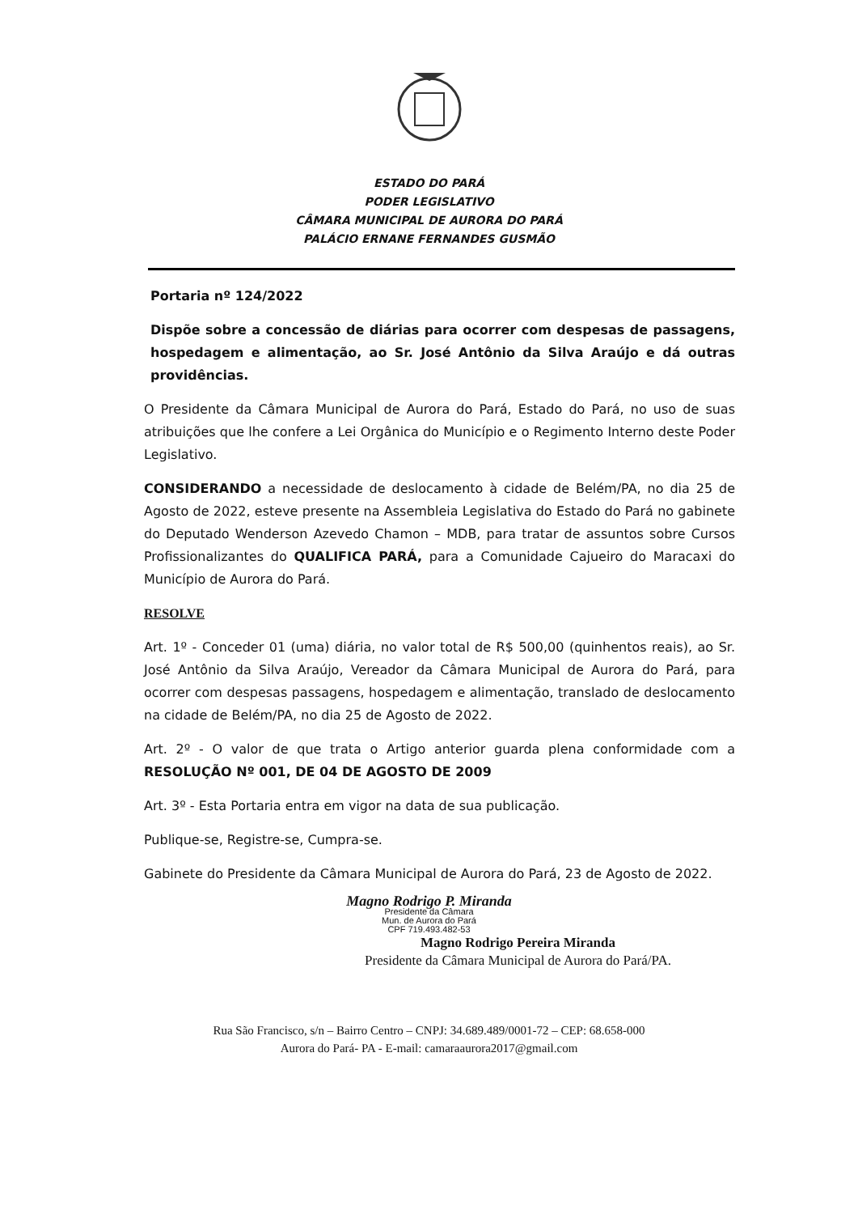ESTADO DO PARÁ
PODER LEGISLATIVO
CÂMARA MUNICIPAL DE AURORA DO PARÁ
PALÁCIO ERNANE FERNANDES GUSMÃO
Portaria nº 124/2022
Dispõe sobre a concessão de diárias para ocorrer com despesas de passagens, hospedagem e alimentação, ao Sr. José Antônio da Silva Araújo e dá outras providências.
O Presidente da Câmara Municipal de Aurora do Pará, Estado do Pará, no uso de suas atribuições que lhe confere a Lei Orgânica do Município e o Regimento Interno deste Poder Legislativo.
CONSIDERANDO a necessidade de deslocamento à cidade de Belém/PA, no dia 25 de Agosto de 2022, esteve presente na Assembleia Legislativa do Estado do Pará no gabinete do Deputado Wenderson Azevedo Chamon – MDB, para tratar de assuntos sobre Cursos Profissionalizantes do QUALIFICA PARÁ, para a Comunidade Cajueiro do Maracaxi do Município de Aurora do Pará.
RESOLVE
Art. 1º - Conceder 01 (uma) diária, no valor total de R$ 500,00 (quinhentos reais), ao Sr. José Antônio da Silva Araújo, Vereador da Câmara Municipal de Aurora do Pará, para ocorrer com despesas passagens, hospedagem e alimentação, translado de deslocamento na cidade de Belém/PA, no dia 25 de Agosto de 2022.
Art. 2º - O valor de que trata o Artigo anterior guarda plena conformidade com a RESOLUÇÃO Nº 001, DE 04 DE AGOSTO DE 2009
Art. 3º - Esta Portaria entra em vigor na data de sua publicação.
Publique-se, Registre-se, Cumpra-se.
Gabinete do Presidente da Câmara Municipal de Aurora do Pará, 23 de Agosto de 2022.
Magno Rodrigo P. Miranda
Presidente da Câmara
Mun. de Aurora do Pará
CPF 719.493.482-53
Magno Rodrigo Pereira Miranda
Presidente da Câmara Municipal de Aurora do Pará/PA.
Rua São Francisco, s/n – Bairro Centro – CNPJ: 34.689.489/0001-72 – CEP: 68.658-000
Aurora do Pará- PA - E-mail: camaraaurora2017@gmail.com